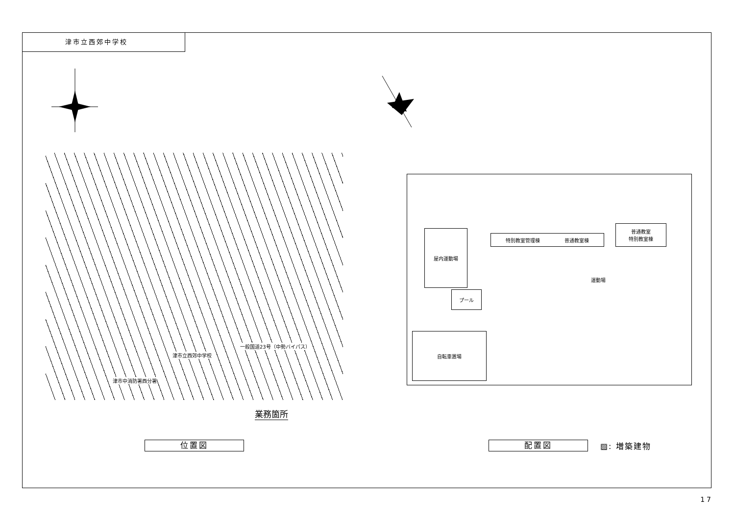津市立西郊中学校
津市立西郊中学校
津市中消防署西分署
一般国道23号（中勢バイパス）
業務箇所
特別教室管理棟　　　　　普通教室棟
普通教室
特別教室棟
屋内運動場
プール
自転車置場
運動場
位置図 配置図 ▨: 増築建物
17